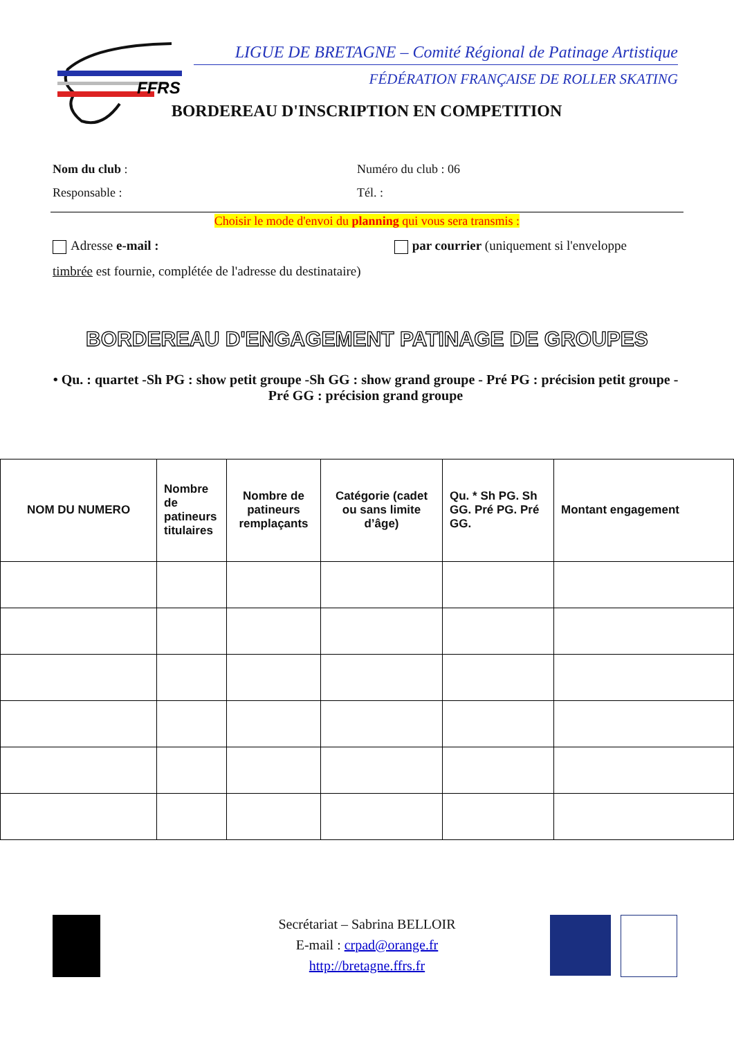FFRS
LIGUE DE BRETAGNE – Comité Régional de Patinage Artistique
FÉDÉRATION FRANÇAISE DE ROLLER SKATING
BORDEREAU D'INSCRIPTION EN COMPETITION
Nom du club : Numéro du club : 06
Responsable : Tél. :
Choisir le mode d'envoi du planning qui vous sera transmis :
Adresse e-mail : par courrier (uniquement si l'enveloppe
timbrée est fournie, complétée de l'adresse du destinataire)
BORDEREAU D'ENGAGEMENT PATINAGE DE GROUPES
• Qu. : quartet -Sh PG : show petit groupe -Sh GG : show grand groupe - Pré PG : précision petit groupe -Pré GG : précision grand groupe
| NOM DU NUMERO | Nombre de patineurs titulaires | Nombre de patineurs remplaçants | Catégorie (cadet ou sans limite d’âge) | Qu. * Sh PG. Sh GG. Pré PG. Pré GG. | Montant engagement |
| --- | --- | --- | --- | --- | --- |
Secrétariat – Sabrina BELLOIR
E-mail : crpad@orange.fr
http://bretagne.ffrs.fr